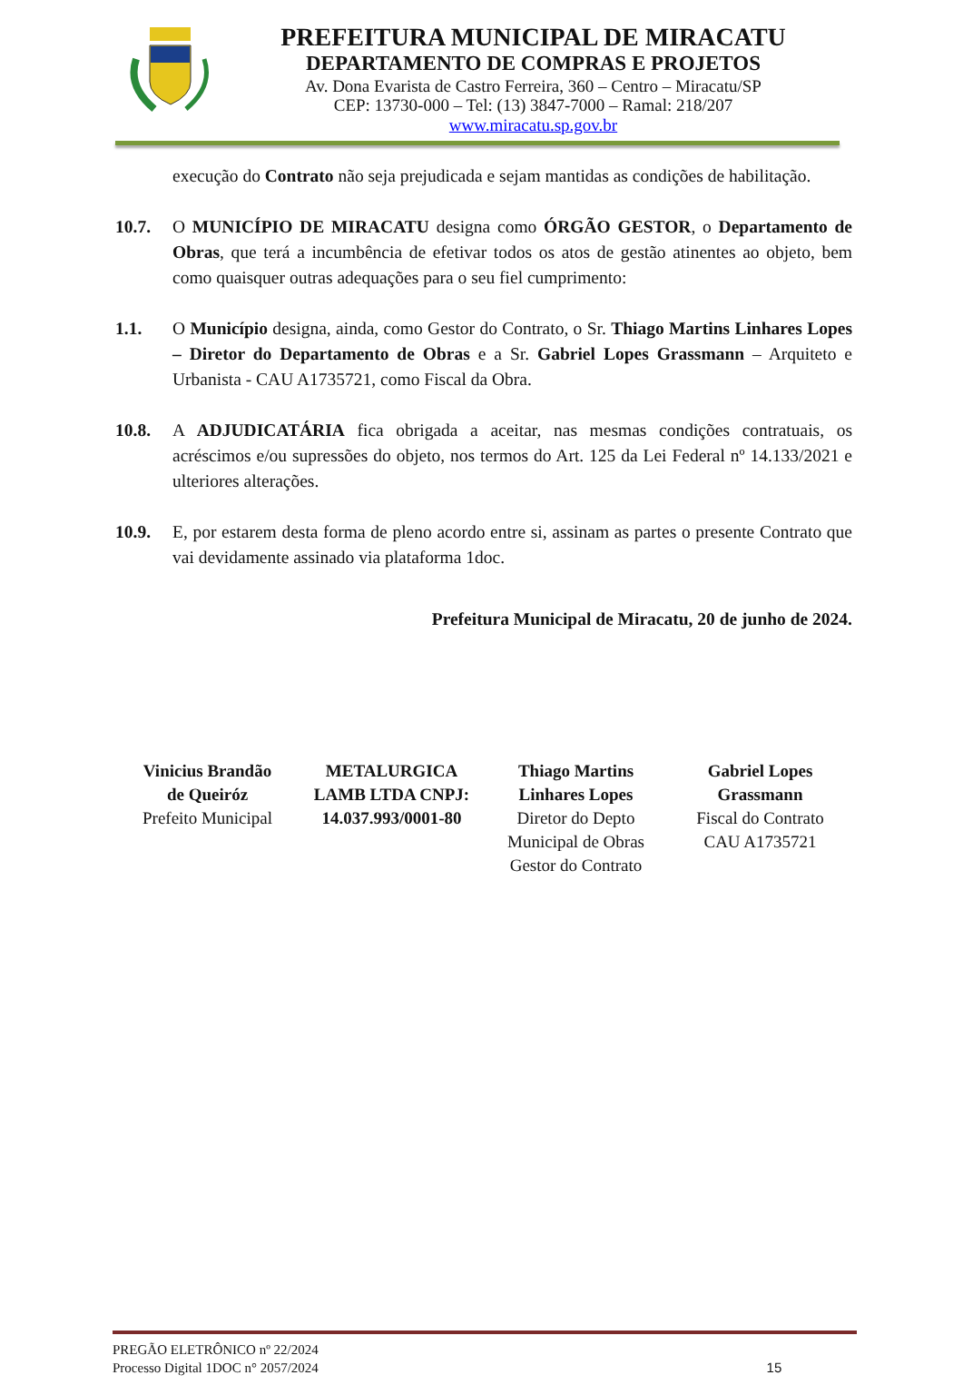PREFEITURA MUNICIPAL DE MIRACATU
DEPARTAMENTO DE COMPRAS E PROJETOS
Av. Dona Evarista de Castro Ferreira, 360 – Centro – Miracatu/SP
CEP: 13730-000 – Tel: (13) 3847-7000 – Ramal: 218/207
www.miracatu.sp.gov.br
execução do Contrato não seja prejudicada e sejam mantidas as condições de habilitação.
10.7. O MUNICÍPIO DE MIRACATU designa como ÓRGÃO GESTOR, o Departamento de Obras, que terá a incumbência de efetivar todos os atos de gestão atinentes ao objeto, bem como quaisquer outras adequações para o seu fiel cumprimento:
1.1. O Município designa, ainda, como Gestor do Contrato, o Sr. Thiago Martins Linhares Lopes – Diretor do Departamento de Obras e a Sr. Gabriel Lopes Grassmann – Arquiteto e Urbanista - CAU A1735721, como Fiscal da Obra.
10.8. A ADJUDICATÁRIA fica obrigada a aceitar, nas mesmas condições contratuais, os acréscimos e/ou supressões do objeto, nos termos do Art. 125 da Lei Federal nº 14.133/2021 e ulteriores alterações.
10.9. E, por estarem desta forma de pleno acordo entre si, assinam as partes o presente Contrato que vai devidamente assinado via plataforma 1doc.
Prefeitura Municipal de Miracatu, 20 de junho de 2024.
Vinicius Brandão
de Queiróz
Prefeito Municipal
METALURGICA
LAMB LTDA CNPJ:
14.037.993/0001-80
Thiago Martins
Linhares Lopes
Diretor do Depto
Municipal de Obras
Gestor do Contrato
Gabriel Lopes
Grassmann
Fiscal do Contrato
CAU A1735721
PREGÃO ELETRÔNICO nº 22/2024
Processo Digital 1DOC n° 2057/2024 15